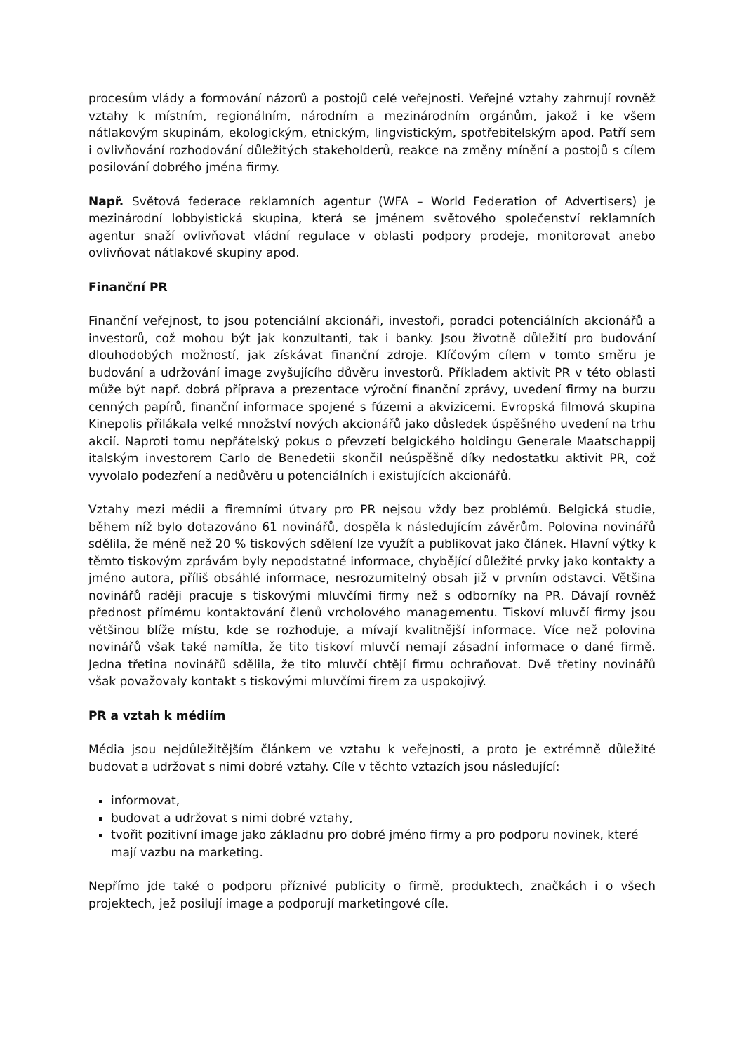procesům vlády a formování názorů a postojů celé veřejnosti. Veřejné vztahy zahrnují rovněž vztahy k místním, regionálním, národním a mezinárodním orgánům, jakož i ke všem nátlakovým skupinám, ekologickým, etnickým, lingvistickým, spotřebitelským apod. Patří sem i ovlivňování rozhodování důležitých stakeholderů, reakce na změny mínění a postojů s cílem posilování dobrého jména firmy.
Např. Světová federace reklamních agentur (WFA – World Federation of Advertisers) je mezinárodní lobbyistická skupina, která se jménem světového společenství reklamních agentur snaží ovlivňovat vládní regulace v oblasti podpory prodeje, monitorovat anebo ovlivňovat nátlakové skupiny apod.
Finanční PR
Finanční veřejnost, to jsou potenciální akcionáři, investoři, poradci potenciálních akcionářů a investorů, což mohou být jak konzultanti, tak i banky. Jsou životně důležití pro budování dlouhodobých možností, jak získávat finanční zdroje. Klíčovým cílem v tomto směru je budování a udržování image zvyšujícího důvěru investorů. Příkladem aktivit PR v této oblasti může být např. dobrá příprava a prezentace výroční finanční zprávy, uvedení firmy na burzu cenných papírů, finanční informace spojené s fúzemi a akvizicemi. Evropská filmová skupina Kinepolis přilákala velké množství nových akcionářů jako důsledek úspěšného uvedení na trhu akcií. Naproti tomu nepřátelský pokus o převzetí belgického holdingu Generale Maatschappij italským investorem Carlo de Benedetii skončil neúspěšně díky nedostatku aktivit PR, což vyvolalo podezření a nedůvěru u potenciálních i existujících akcionářů.
Vztahy mezi médii a firemními útvary pro PR nejsou vždy bez problémů. Belgická studie, během níž bylo dotazováno 61 novinářů, dospěla k následujícím závěrům. Polovina novinářů sdělila, že méně než 20 % tiskových sdělení lze využít a publikovat jako článek. Hlavní výtky k těmto tiskovým zprávám byly nepodstatné informace, chybějící důležité prvky jako kontakty a jméno autora, příliš obsáhlé informace, nesrozumitelný obsah již v prvním odstavci. Většina novinářů raději pracuje s tiskovými mluvčími firmy než s odborníky na PR. Dávají rovněž přednost přímému kontaktování členů vrcholového managementu. Tiskoví mluvčí firmy jsou většinou blíže místu, kde se rozhoduje, a mívají kvalitnější informace. Více než polovina novinářů však také namítla, že tito tiskoví mluvčí nemají zásadní informace o dané firmě. Jedna třetina novinářů sdělila, že tito mluvčí chtějí firmu ochraňovat. Dvě třetiny novinářů však považovaly kontakt s tiskovými mluvčími firem za uspokojivý.
PR a vztah k médiím
Média jsou nejdůležitějším článkem ve vztahu k veřejnosti, a proto je extrémně důležité budovat a udržovat s nimi dobré vztahy. Cíle v těchto vztazích jsou následující:
informovat,
budovat a udržovat s nimi dobré vztahy,
tvořit pozitivní image jako základnu pro dobré jméno firmy a pro podporu novinek, které mají vazbu na marketing.
Nepřímo jde také o podporu příznivé publicity o firmě, produktech, značkách i o všech projektech, jež posilují image a podporují marketingové cíle.